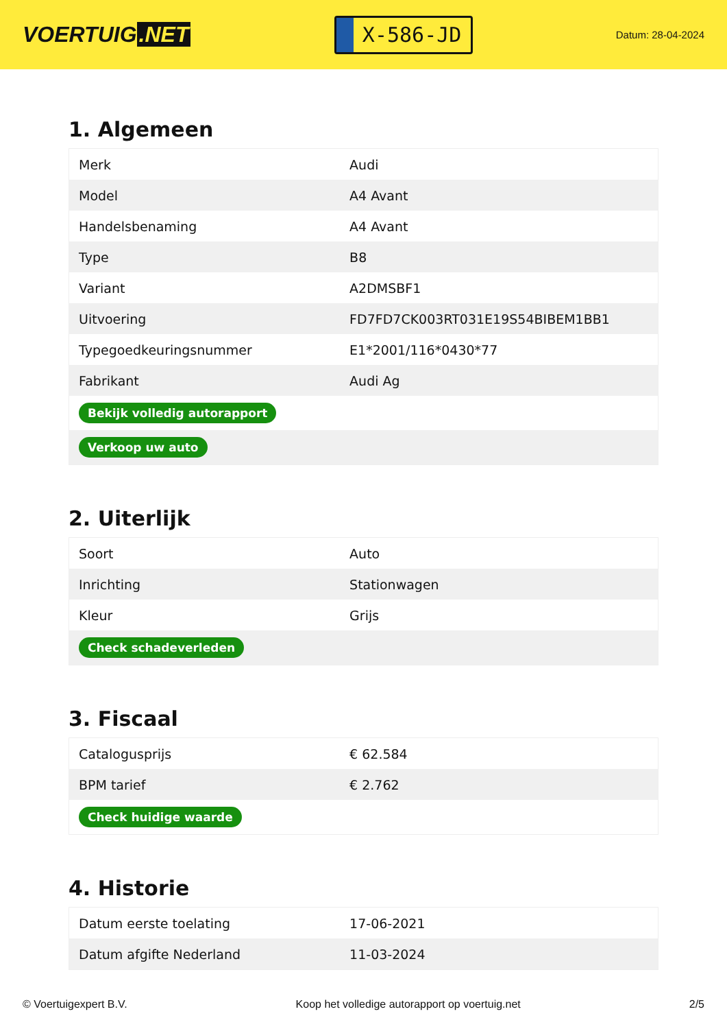VOERTUIG.NET
X-586-JD
Datum: 28-04-2024
1. Algemeen
| Merk | Audi |
| Model | A4 Avant |
| Handelsbenaming | A4 Avant |
| Type | B8 |
| Variant | A2DMSBF1 |
| Uitvoering | FD7FD7CK003RT031E19S54BIBEM1BB1 |
| Typegoedkeuringsnummer | E1*2001/116*0430*77 |
| Fabrikant | Audi Ag |
| Bekijk volledig autorapport | |
| Verkoop uw auto | |
2. Uiterlijk
| Soort | Auto |
| Inrichting | Stationwagen |
| Kleur | Grijs |
| Check schadeverleden | |
3. Fiscaal
| Catalogusprijs | € 62.584 |
| BPM tarief | € 2.762 |
| Check huidige waarde | |
4. Historie
| Datum eerste toelating | 17-06-2021 |
| Datum afgifte Nederland | 11-03-2024 |
© Voertuigexpert B.V. Koop het volledige autorapport op voertuig.net 2/5